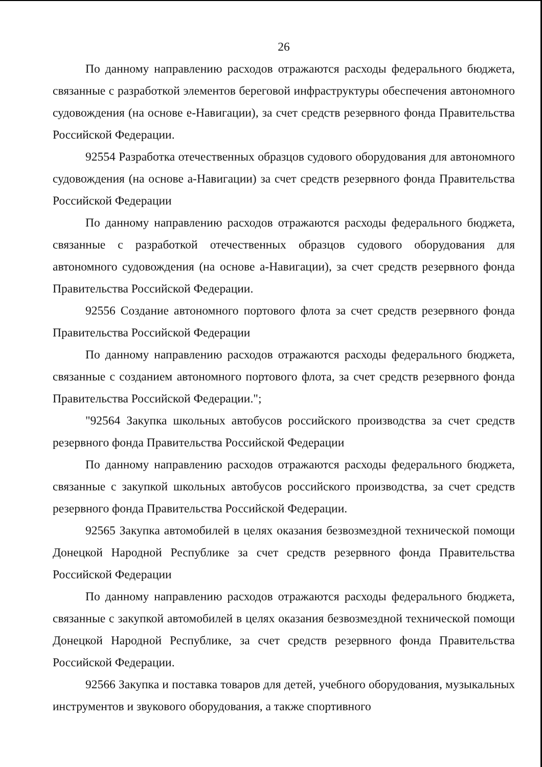26
По данному направлению расходов отражаются расходы федерального бюджета, связанные с разработкой элементов береговой инфраструктуры обеспечения автономного судовождения (на основе е-Навигации), за счет средств резервного фонда Правительства Российской Федерации.
92554 Разработка отечественных образцов судового оборудования для автономного судовождения (на основе а-Навигации) за счет средств резервного фонда Правительства Российской Федерации
По данному направлению расходов отражаются расходы федерального бюджета, связанные с разработкой отечественных образцов судового оборудования для автономного судовождения (на основе а-Навигации), за счет средств резервного фонда Правительства Российской Федерации.
92556 Создание автономного портового флота за счет средств резервного фонда Правительства Российской Федерации
По данному направлению расходов отражаются расходы федерального бюджета, связанные с созданием автономного портового флота, за счет средств резервного фонда Правительства Российской Федерации.";
"92564 Закупка школьных автобусов российского производства за счет средств резервного фонда Правительства Российской Федерации
По данному направлению расходов отражаются расходы федерального бюджета, связанные с закупкой школьных автобусов российского производства, за счет средств резервного фонда Правительства Российской Федерации.
92565 Закупка автомобилей в целях оказания безвозмездной технической помощи Донецкой Народной Республике за счет средств резервного фонда Правительства Российской Федерации
По данному направлению расходов отражаются расходы федерального бюджета, связанные с закупкой автомобилей в целях оказания безвозмездной технической помощи Донецкой Народной Республике, за счет средств резервного фонда Правительства Российской Федерации.
92566 Закупка и поставка товаров для детей, учебного оборудования, музыкальных инструментов и звукового оборудования, а также спортивного